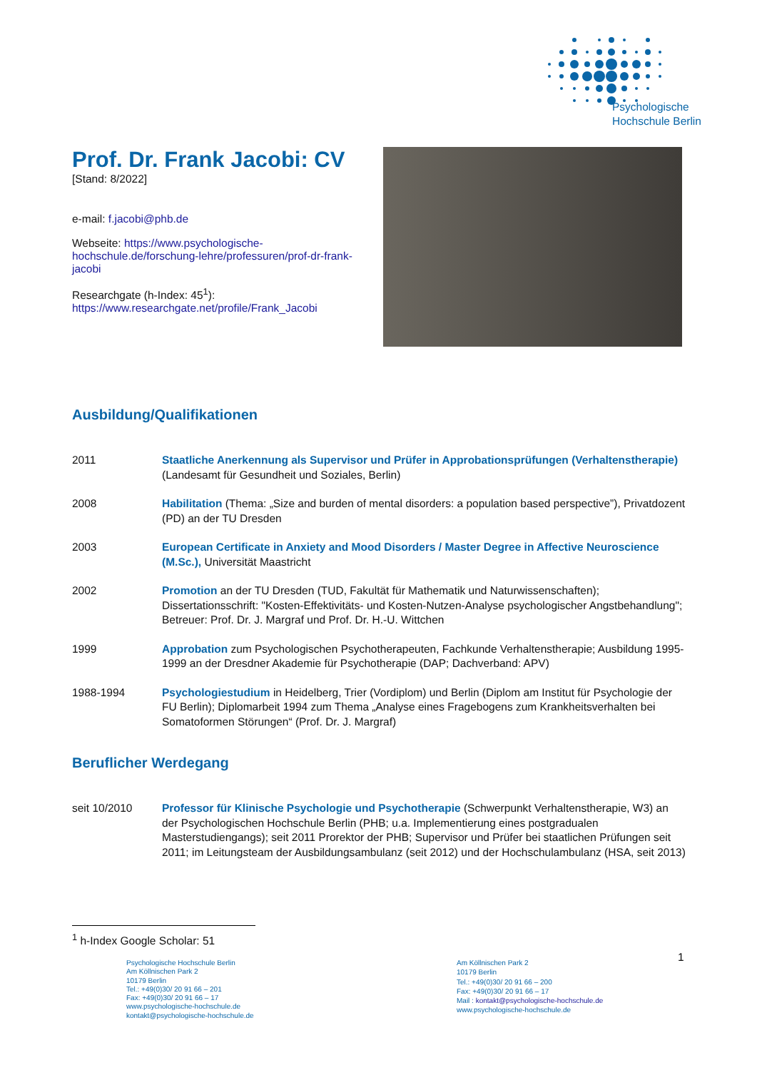Psychologische
Hochschule Berlin
Prof. Dr. Frank Jacobi: CV
[Stand: 8/2022]
e-mail: f.jacobi@phb.de
Webseite: https://www.psychologische-hochschule.de/forschung-lehre/professuren/prof-dr-frank-jacobi
Researchgate (h-Index: 45<sup>1</sup>):
https://www.researchgate.net/profile/Frank_Jacobi
Ausbildung/Qualifikationen
2011 Staatliche Anerkennung als Supervisor und Prüfer in Approbationsprüfungen (Verhaltenstherapie) (Landesamt für Gesundheit und Soziales, Berlin)
2008 Habilitation (Thema: „Size and burden of mental disorders: a population based perspective”), Privatdozent (PD) an der TU Dresden
2003 European Certificate in Anxiety and Mood Disorders / Master Degree in Affective Neuroscience (M.Sc.), Universität Maastricht
2002 Promotion an der TU Dresden (TUD, Fakultät für Mathematik und Naturwissenschaften); Dissertationsschrift: "Kosten-Effektivitäts- und Kosten-Nutzen-Analyse psychologischer Angstbehandlung"; Betreuer: Prof. Dr. J. Margraf und Prof. Dr. H.-U. Wittchen
1999 Approbation zum Psychologischen Psychotherapeuten, Fachkunde Verhaltenstherapie; Ausbildung 1995-1999 an der Dresdner Akademie für Psychotherapie (DAP; Dachverband: APV)
1988-1994 Psychologiestudium in Heidelberg, Trier (Vordiplom) und Berlin (Diplom am Institut für Psychologie der FU Berlin); Diplomarbeit 1994 zum Thema „Analyse eines Fragebogens zum Krankheitsverhalten bei Somatoformen Störungen“ (Prof. Dr. J. Margraf)
Beruflicher Werdegang
seit 10/2010 Professor für Klinische Psychologie und Psychotherapie (Schwerpunkt Verhaltenstherapie, W3) an der Psychologischen Hochschule Berlin (PHB; u.a. Implementierung eines postgradualen Masterstudiengangs); seit 2011 Prorektor der PHB; Supervisor und Prüfer bei staatlichen Prüfungen seit 2011; im Leitungsteam der Ausbildungsambulanz (seit 2012) und der Hochschulambulanz (HSA, seit 2013)
<sup>1</sup> h-Index Google Scholar: 51
1
Psychologische Hochschule Berlin
Am Köllnischen Park 2
10179 Berlin
Tel.: +49(0)30/ 20 91 66 – 201
Fax: +49(0)30/ 20 91 66 – 17
www.psychologische-hochschule.de
kontakt@psychologische-hochschule.de
Am Köllnischen Park 2
10179 Berlin
Tel.: +49(0)30/ 20 91 66 – 200
Fax: +49(0)30/ 20 91 66 – 17
Mail : kontakt@psychologische-hochschule.de
www.psychologische-hochschule.de